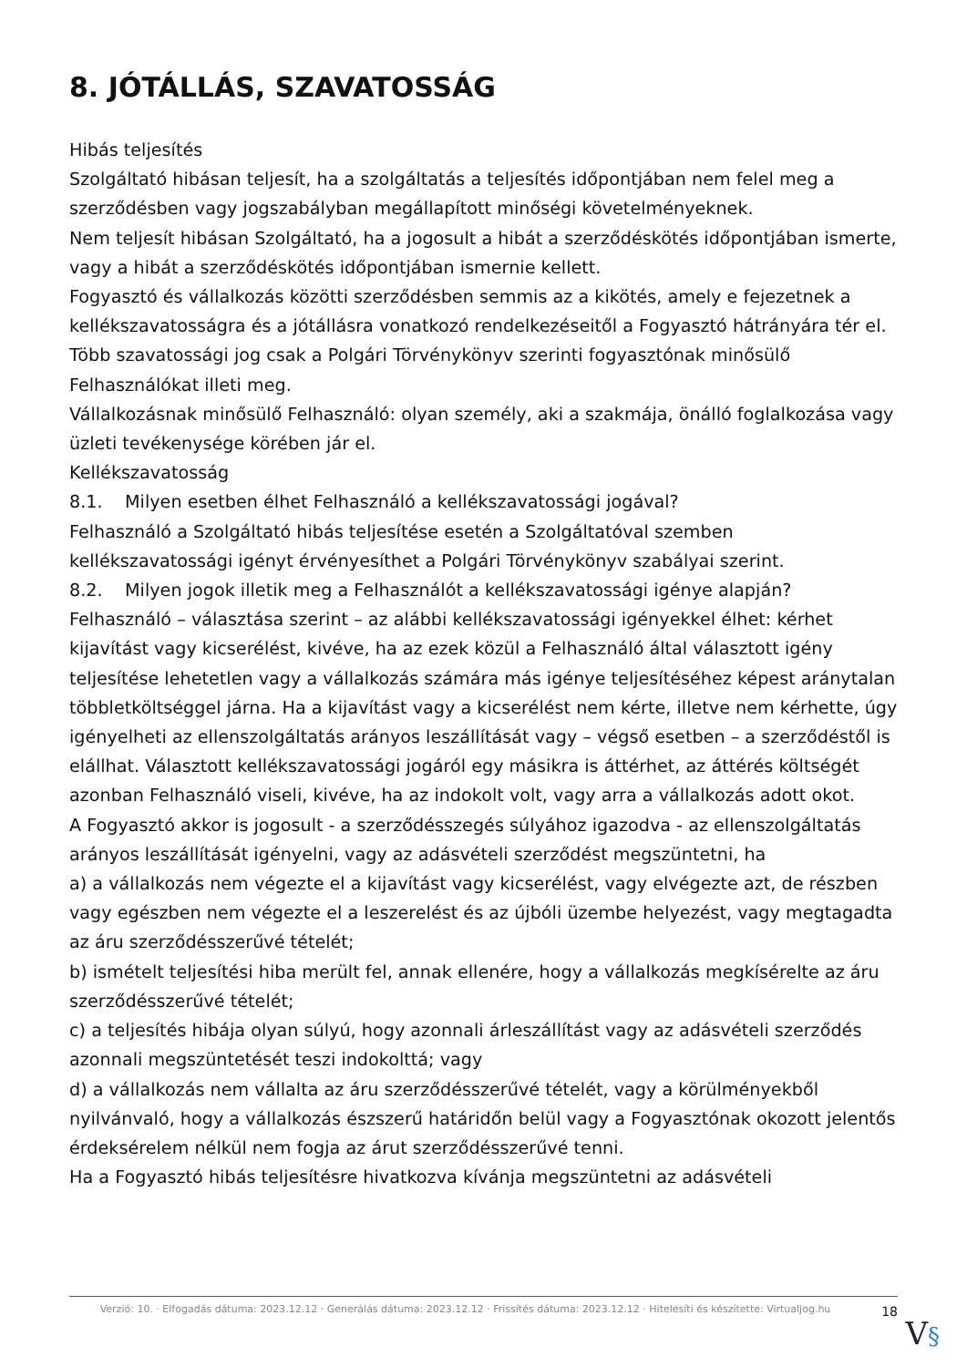8. JÓTÁLLÁS, SZAVATOSSÁG
Hibás teljesítés
Szolgáltató hibásan teljesít, ha a szolgáltatás a teljesítés időpontjában nem felel meg a szerződésben vagy jogszabályban megállapított minőségi követelményeknek.
Nem teljesít hibásan Szolgáltató, ha a jogosult a hibát a szerződéskötés időpontjában ismerte, vagy a hibát a szerződéskötés időpontjában ismernie kellett.
Fogyasztó és vállalkozás közötti szerződésben semmis az a kikötés, amely e fejezetnek a kellékszavatosságra és a jótállásra vonatkozó rendelkezéseitől a Fogyasztó hátrányára tér el.
Több szavatossági jog csak a Polgári Törvénykönyv szerinti fogyasztónak minősülő Felhasználókat illeti meg.
Vállalkozásnak minősülő Felhasználó: olyan személy, aki a szakmája, önálló foglalkozása vagy üzleti tevékenysége körében jár el.
Kellékszavatosság
8.1. Milyen esetben élhet Felhasználó a kellékszavatossági jogával?
Felhasználó a Szolgáltató hibás teljesítése esetén a Szolgáltatóval szemben kellékszavatossági igényt érvényesíthet a Polgári Törvénykönyv szabályai szerint.
8.2. Milyen jogok illetik meg a Felhasználót a kellékszavatossági igénye alapján?
Felhasználó – választása szerint – az alábbi kellékszavatossági igényekkel élhet: kérhet kijavítást vagy kicserélést, kivéve, ha az ezek közül a Felhasználó által választott igény teljesítése lehetetlen vagy a vállalkozás számára más igénye teljesítéséhez képest aránytalan többletköltséggel járna. Ha a kijavítást vagy a kicserélést nem kérte, illetve nem kérhette, úgy igényelheti az ellenszolgáltatás arányos leszállítását vagy – végső esetben – a szerződéstől is elállhat. Választott kellékszavatossági jogáról egy másikra is áttérhet, az áttérés költségét azonban Felhasználó viseli, kivéve, ha az indokolt volt, vagy arra a vállalkozás adott okot.
A Fogyasztó akkor is jogosult - a szerződésszegés súlyához igazodva - az ellenszolgáltatás arányos leszállítását igényelni, vagy az adásvételi szerződést megszüntetni, ha
a) a vállalkozás nem végezte el a kijavítást vagy kicserélést, vagy elvégezte azt, de részben vagy egészben nem végezte el a leszerelést és az újbóli üzembe helyezést, vagy megtagadta az áru szerződésszerűvé tételét;
b) ismételt teljesítési hiba merült fel, annak ellenére, hogy a vállalkozás megkísérelte az áru szerződésszerűvé tételét;
c) a teljesítés hibája olyan súlyú, hogy azonnali árleszállítást vagy az adásvételi szerződés azonnali megszüntetését teszi indokolttá; vagy
d) a vállalkozás nem vállalta az áru szerződésszerűvé tételét, vagy a körülményekből nyilvánvaló, hogy a vállalkozás észszerű határidőn belül vagy a Fogyasztónak okozott jelentős érdeksérelem nélkül nem fogja az árut szerződésszerűvé tenni.
Ha a Fogyasztó hibás teljesítésre hivatkozva kívánja megszüntetni az adásvételi
Verzió: 10. · Elfogadás dátuma: 2023.12.12 · Generálás dátuma: 2023.12.12 · Frissítés dátuma: 2023.12.12 · Hitelesíti és készítette: Virtualjog.hu
18
V§